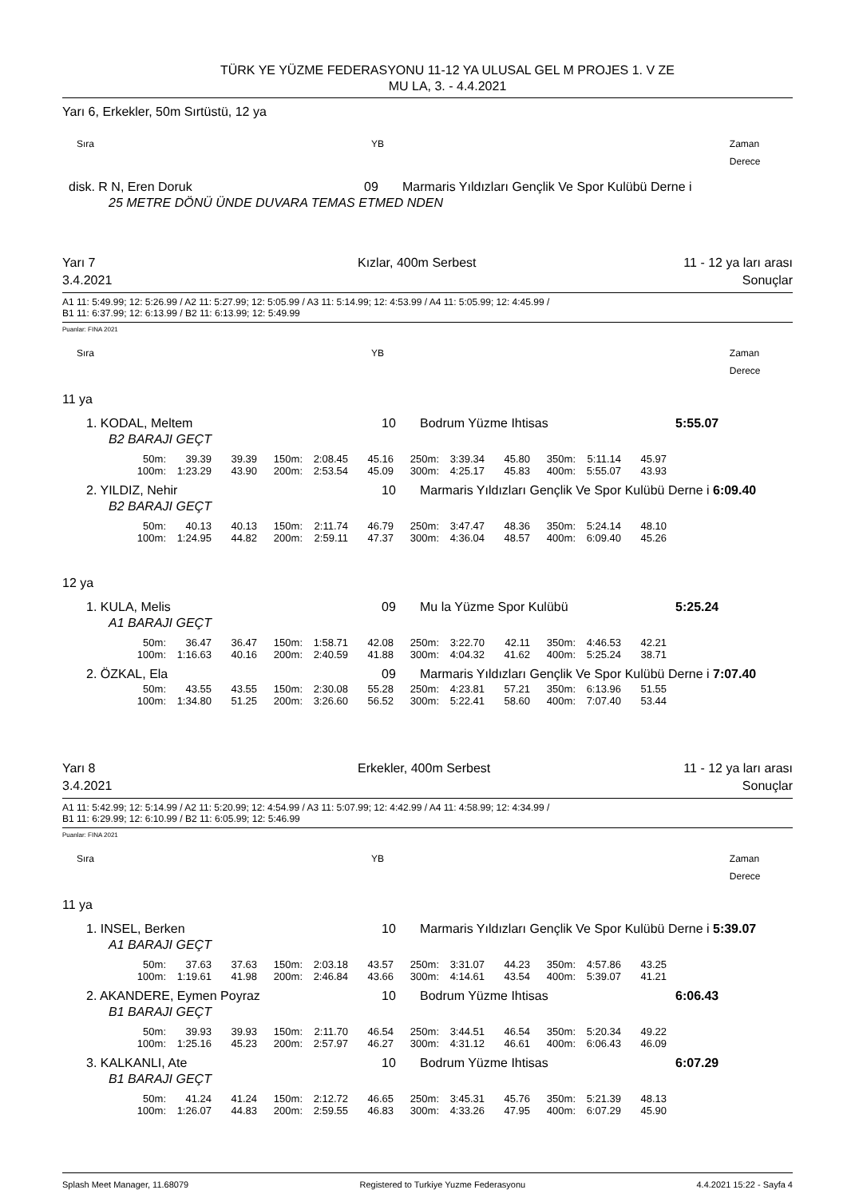TÜRK YE YÜZME FEDERASYONU 11-12 YA ULUSAL GEL M PROJES 1. V ZE
MU LA, 3. - 4.4.2021
Yarı 6, Erkekler, 50m Sırtüstü, 12 ya
Sıra YB Zaman Derece
disk. R N, Eren Doruk 09 Marmaris Yıldızları Gençlik Ve Spor Kulübü Derne i
25 METRE DÖNÜ ÜNDE DUVARA TEMAS ETMED NDEN
Yarı 7
3.4.2021 Kızlar, 400m Serbest 11 - 12 ya ları arası
Sonuçlar
A1 11: 5:49.99; 12: 5:26.99 / A2 11: 5:27.99; 12: 5:05.99 / A3 11: 5:14.99; 12: 4:53.99 / A4 11: 5:05.99; 12: 4:45.99 /
B1 11: 6:37.99; 12: 6:13.99 / B2 11: 6:13.99; 12: 5:49.99
Puanlar: FINA 2021
Sıra YB Zaman Derece
11 ya
1. KODAL, Meltem 10 Bodrum Yüzme Ihtisas 5:55.07
B2 BARAJI GEÇT
| 50m: | 39.39 | 39.39 | 150m: | 2:08.45 | 45.16 | 250m: | 3:39.34 | 45.80 | 350m: | 5:11.14 | 45.97 |
| 100m: | 1:23.29 | 43.90 | 200m: | 2:53.54 | 45.09 | 300m: | 4:25.17 | 45.83 | 400m: | 5:55.07 | 43.93 |
2. YILDIZ, Nehir 10 Marmaris Yıldızları Gençlik Ve Spor Kulübü Derne i 6:09.40
B2 BARAJI GEÇT
| 50m: | 40.13 | 40.13 | 150m: | 2:11.74 | 46.79 | 250m: | 3:47.47 | 48.36 | 350m: | 5:24.14 | 48.10 |
| 100m: | 1:24.95 | 44.82 | 200m: | 2:59.11 | 47.37 | 300m: | 4:36.04 | 48.57 | 400m: | 6:09.40 | 45.26 |
12 ya
1. KULA, Melis 09 Mu la Yüzme Spor Kulübü 5:25.24
A1 BARAJI GEÇT
| 50m: | 36.47 | 36.47 | 150m: | 1:58.71 | 42.08 | 250m: | 3:22.70 | 42.11 | 350m: | 4:46.53 | 42.21 |
| 100m: | 1:16.63 | 40.16 | 200m: | 2:40.59 | 41.88 | 300m: | 4:04.32 | 41.62 | 400m: | 5:25.24 | 38.71 |
2. ÖZKAL, Ela 09 Marmaris Yıldızları Gençlik Ve Spor Kulübü Derne i 7:07.40
| 50m: | 43.55 | 43.55 | 150m: | 2:30.08 | 55.28 | 250m: | 4:23.81 | 57.21 | 350m: | 6:13.96 | 51.55 |
| 100m: | 1:34.80 | 51.25 | 200m: | 3:26.60 | 56.52 | 300m: | 5:22.41 | 58.60 | 400m: | 7:07.40 | 53.44 |
Yarı 8
3.4.2021 Erkekler, 400m Serbest 11 - 12 ya ları arası
Sonuçlar
A1 11: 5:42.99; 12: 5:14.99 / A2 11: 5:20.99; 12: 4:54.99 / A3 11: 5:07.99; 12: 4:42.99 / A4 11: 4:58.99; 12: 4:34.99 /
B1 11: 6:29.99; 12: 6:10.99 / B2 11: 6:05.99; 12: 5:46.99
Puanlar: FINA 2021
Sıra YB Zaman Derece
11 ya
1. INSEL, Berken 10 Marmaris Yıldızları Gençlik Ve Spor Kulübü Derne i 5:39.07
A1 BARAJI GEÇT
| 50m: | 37.63 | 37.63 | 150m: | 2:03.18 | 43.57 | 250m: | 3:31.07 | 44.23 | 350m: | 4:57.86 | 43.25 |
| 100m: | 1:19.61 | 41.98 | 200m: | 2:46.84 | 43.66 | 300m: | 4:14.61 | 43.54 | 400m: | 5:39.07 | 41.21 |
2. AKANDERE, Eymen Poyraz 10 Bodrum Yüzme Ihtisas 6:06.43
B1 BARAJI GEÇT
| 50m: | 39.93 | 39.93 | 150m: | 2:11.70 | 46.54 | 250m: | 3:44.51 | 46.54 | 350m: | 5:20.34 | 49.22 |
| 100m: | 1:25.16 | 45.23 | 200m: | 2:57.97 | 46.27 | 300m: | 4:31.12 | 46.61 | 400m: | 6:06.43 | 46.09 |
3. KALKANLI, Ate 10 Bodrum Yüzme Ihtisas 6:07.29
B1 BARAJI GEÇT
| 50m: | 41.24 | 41.24 | 150m: | 2:12.72 | 46.65 | 250m: | 3:45.31 | 45.76 | 350m: | 5:21.39 | 48.13 |
| 100m: | 1:26.07 | 44.83 | 200m: | 2:59.55 | 46.83 | 300m: | 4:33.26 | 47.95 | 400m: | 6:07.29 | 45.90 |
Splash Meet Manager, 11.68079 Registered to Turkiye Yuzme Federasyonu 4.4.2021 15:22 - Sayfa 4